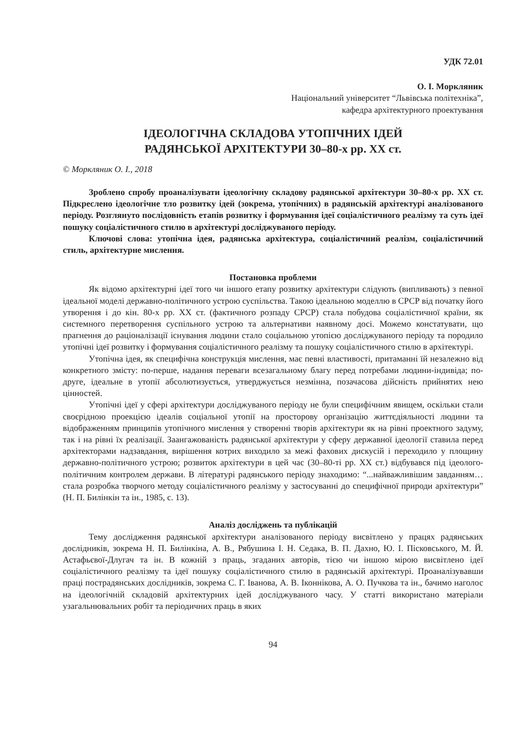УДК 72.01
О. І. Моркляник
Національний університет “Львівська політехніка”,
кафедра архітектурного проектування
ІДЕОЛОГІЧНА СКЛАДОВА УТОПІЧНИХ ІДЕЙ
РАДЯНСЬКОЇ АРХІТЕКТУРИ 30–80-х рр. ХХ ст.
© Моркляник О. І., 2018
Зроблено спробу проаналізувати ідеологічну складову радянської архітектури 30–80-х рр. ХХ ст. Підкреслено ідеологічне тло розвитку ідей (зокрема, утопічних) в радянській архітектурі аналізованого періоду. Розглянуто послідовність етапів розвитку і формування ідеї соціалістичного реалізму та суть ідеї пошуку соціалістичного стилю в архітектурі досліджуваного періоду.
Ключові слова: утопічна ідея, радянська архітектура, соціалістичний реалізм, соціалістичний стиль, архітектурне мислення.
Постановка проблеми
Як відомо архітектурні ідеї того чи іншого етапу розвитку архітектури слідують (випливають) з певної ідеальної моделі державно-політичного устрою суспільства. Такою ідеальною моделлю в СРСР від початку його утворення і до кін. 80-х рр. ХХ ст. (фактичного розпаду СРСР) стала побудова соціалістичної країни, як системного перетворення суспільного устрою та альтернативи наявному досі. Можемо констатувати, що прагнення до раціоналізації існування людини стало соціальною утопією досліджуваного періоду та породило утопічні ідеї розвитку і формування соціалістичного реалізму та пошуку соціалістичного стилю в архітектурі.
Утопічна ідея, як специфічна конструкція мислення, має певні властивості, притаманні їй незалежно від конкретного змісту: по-перше, надання переваги всезагальному благу перед потребами людини-індивіда; по-друге, ідеальне в утопії абсолютизується, утверджується незмінна, позачасова дійсність прийнятих нею цінностей.
Утопічні ідеї у сфері архітектури досліджуваного періоду не були специфічним явищем, оскільки стали своєрідною проекцією ідеалів соціальної утопії на просторову організацію життєдіяльності людини та відображенням принципів утопічного мислення у створенні творів архітектури як на рівні проектного задуму, так і на рівні їх реалізації. Заангажованість радянської архітектури у сферу державної ідеології ставила перед архітекторами надзавдання, вирішення котрих виходило за межі фахових дискусій і переходило у площину державно-політичного устрою; розвиток архітектури в цей час (30–80-ті рр. ХХ ст.) відбувався під ідеолого-політичним контролем держави. В літературі радянського періоду знаходимо: “...найважливішим завданням…стала розробка творчого методу соціалістичного реалізму у застосуванні до специфічної природи архітектури” (Н. П. Билінкін та ін., 1985, с. 13).
Аналіз досліджень та публікацій
Тему дослідження радянської архітектури аналізованого періоду висвітлено у працях радянських дослідників, зокрема Н. П. Билінкіна, А. В., Рябушина І. Н. Седака, В. П. Дахно, Ю. І. Пісковського, М. Й. Астафьєвої-Длугач та ін. В кожній з праць, згаданих авторів, тією чи іншою мірою висвітлено ідеї соціалістичного реалізму та ідеї пошуку соціалістичного стилю в радянській архітектурі. Проаналізувавши праці пострадянських дослідників, зокрема С. Г. Іванова, А. В. Іконнікова, А. О. Пучкова та ін., бачимо наголос на ідеологічній складовій архітектурних ідей досліджуваного часу. У статті використано матеріали узагальнювальних робіт та періодичних праць в яких
94